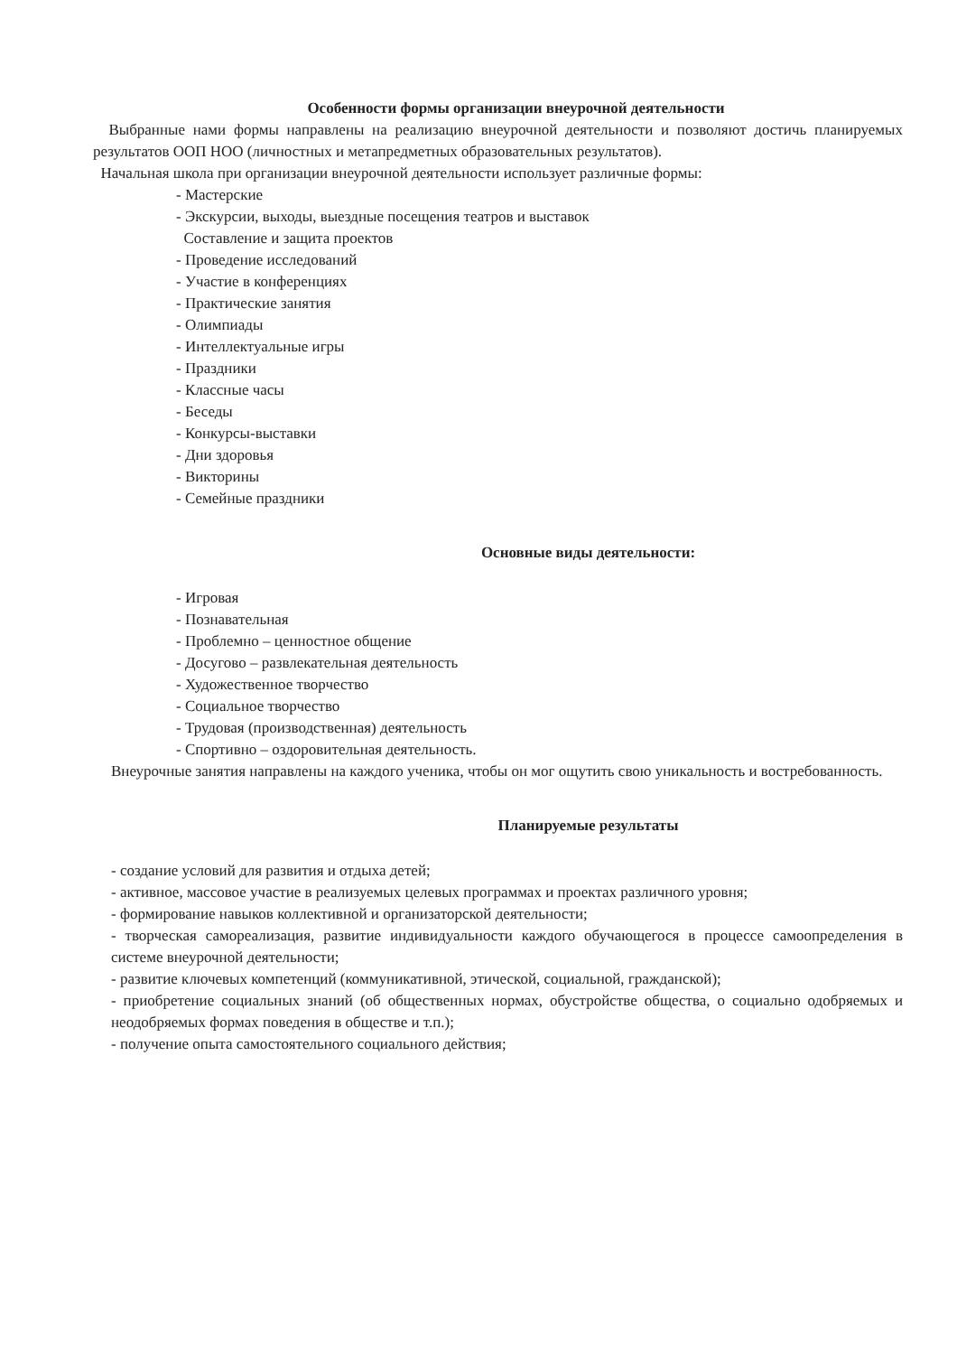Особенности формы организации внеурочной деятельности
Выбранные нами формы направлены на реализацию внеурочной деятельности и позволяют достичь планируемых результатов ООП НОО (личностных и метапредметных образовательных результатов).
Начальная школа при организации внеурочной деятельности использует различные формы:
- Мастерские
- Экскурсии, выходы, выездные посещения театров и выставок
Составление и защита проектов
- Проведение исследований
- Участие в конференциях
- Практические занятия
- Олимпиады
- Интеллектуальные игры
- Праздники
- Классные часы
- Беседы
- Конкурсы-выставки
- Дни здоровья
- Викторины
- Семейные праздники
Основные виды деятельности:
- Игровая
- Познавательная
- Проблемно – ценностное общение
- Досугово – развлекательная деятельность
- Художественное творчество
- Социальное творчество
- Трудовая (производственная) деятельность
- Спортивно – оздоровительная деятельность.
Внеурочные занятия направлены на каждого ученика, чтобы он мог ощутить свою уникальность и востребованность.
Планируемые результаты
- создание условий для развития и отдыха детей;
- активное, массовое участие в реализуемых целевых программах и проектах различного уровня;
- формирование навыков коллективной и организаторской деятельности;
- творческая самореализация, развитие индивидуальности каждого обучающегося в процессе самоопределения в системе внеурочной деятельности;
- развитие ключевых компетенций (коммуникативной, этической, социальной, гражданской);
- приобретение социальных знаний (об общественных нормах, обустройстве общества, о социально одобряемых и неодобряемых формах поведения в обществе и т.п.);
- получение опыта самостоятельного социального действия;